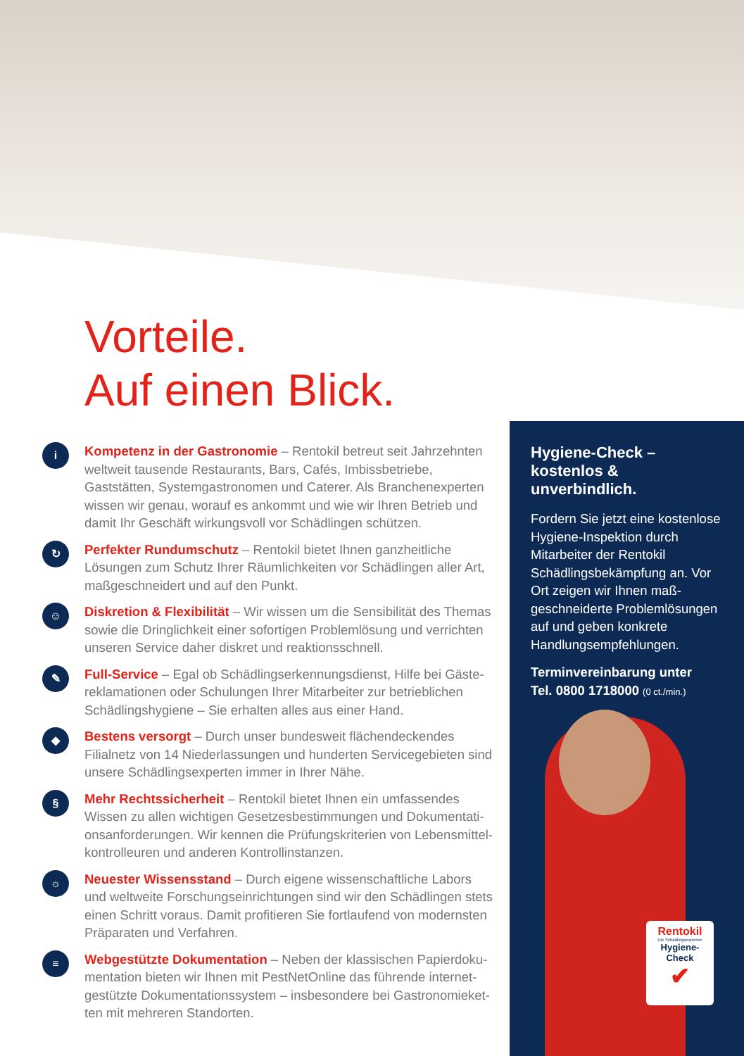Vorteile.
Auf einen Blick.
i
Kompetenz in der Gastronomie – Rentokil betreut seit Jahrzehnten weltweit tausende Restaurants, Bars, Cafés, Imbissbetriebe, Gaststätten, Systemgastronomen und Caterer. Als Branchenexperten wissen wir genau, worauf es ankommt und wie wir Ihren Betrieb und damit Ihr Geschäft wirkungsvoll vor Schädlingen schützen.
↻
Perfekter Rundumschutz – Rentokil bietet Ihnen ganzheitliche Lösungen zum Schutz Ihrer Räumlichkeiten vor Schädlingen aller Art, maßgeschneidert und auf den Punkt.
☺
Diskretion & Flexibilität – Wir wissen um die Sensibilität des Themas sowie die Dringlichkeit einer sofortigen Problemlösung und verrichten unseren Service daher diskret und reaktionsschnell.
✎
Full-Service – Egal ob Schädlingserkennungsdienst, Hilfe bei Gäste­reklamationen oder Schulungen Ihrer Mitarbeiter zur betrieblichen Schädlingshygiene – Sie erhalten alles aus einer Hand.
◆
Bestens versorgt – Durch unser bundesweit flächendeckendes Filialnetz von 14 Niederlassungen und hunderten Servicegebieten sind unsere Schädlingsexperten immer in Ihrer Nähe.
§
Mehr Rechtssicherheit – Rentokil bietet Ihnen ein umfassendes Wissen zu allen wichtigen Gesetzesbestimmungen und Dokumentati­onsanforderungen. Wir kennen die Prüfungskriterien von Lebensmittel­kontrolleuren und anderen Kontrollinstanzen.
☼
Neuester Wissensstand – Durch eigene wissenschaftliche Labors und weltweite Forschungseinrichtungen sind wir den Schädlingen stets einen Schritt voraus. Damit profitieren Sie fortlaufend von modernsten Präparaten und Verfahren.
≡
Webgestützte Dokumentation – Neben der klassischen Papierdoku­mentation bieten wir Ihnen mit PestNetOnline das führende internet­gestützte Dokumentationssystem – insbesondere bei Gastronomieket­ten mit mehreren Standorten.
Hygiene-Check –
kostenlos & unverbindlich.
Fordern Sie jetzt eine kos­tenlose Hygiene-Inspektion durch Mitarbeiter der Rentokil Schädlingsbekämpfung an. Vor Ort zeigen wir Ihnen maß­geschneiderte Problemlösun­gen auf und geben konkrete Handlungsempfehlungen.
Terminvereinbarung unter
Tel. 0800 1718000 (0 ct./min.)
Rentokil
Die Schädlingsexperten
Hygiene-
Check
✔